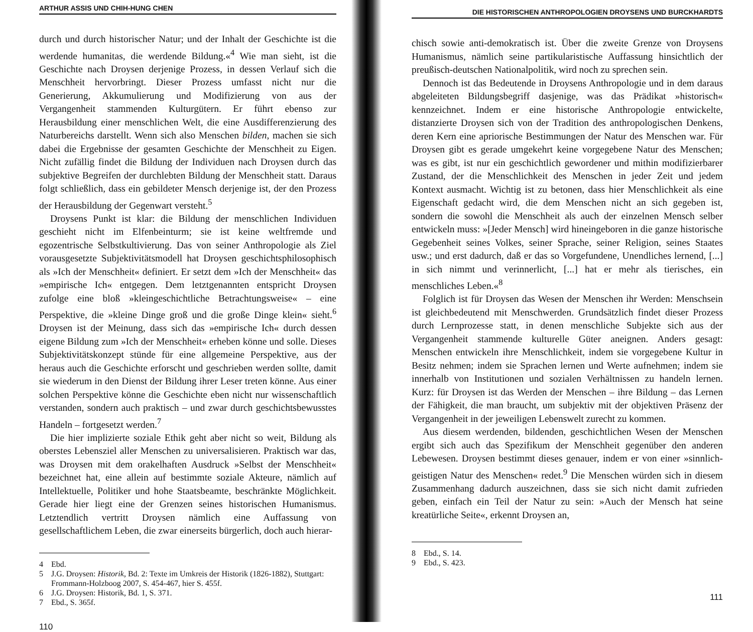ARTHUR ASSIS UND CHIH-HUNG CHEN
durch und durch historischer Natur; und der Inhalt der Geschichte ist die werdende humanitas, die werdende Bildung.«<sup>4</sup> Wie man sieht, ist die Geschichte nach Droysen derjenige Prozess, in dessen Verlauf sich die Menschheit hervorbringt. Dieser Prozess umfasst nicht nur die Generierung, Akkumulierung und Modifizierung von aus der Vergangenheit stammenden Kulturgütern. Er führt ebenso zur Herausbildung einer menschlichen Welt, die eine Ausdifferenzierung des Naturbereichs darstellt. Wenn sich also Menschen bilden, machen sie sich dabei die Ergebnisse der gesamten Geschichte der Menschheit zu Eigen. Nicht zufällig findet die Bildung der Individuen nach Droysen durch das subjektive Begreifen der durchlebten Bildung der Menschheit statt. Daraus folgt schließlich, dass ein gebildeter Mensch derjenige ist, der den Prozess der Herausbildung der Gegenwart versteht.<sup>5</sup>
Droysens Punkt ist klar: die Bildung der menschlichen Individuen geschieht nicht im Elfenbeinturm; sie ist keine weltfremde und egozentrische Selbstkultivierung. Das von seiner Anthropologie als Ziel vorausgesetzte Subjektivitätsmodell hat Droysen geschichtsphilosophisch als »Ich der Menschheit« definiert. Er setzt dem »Ich der Menschheit« das »empirische Ich« entgegen. Dem letztgenannten entspricht Droysen zufolge eine bloß »kleingeschichtliche Betrachtungsweise« – eine Perspektive, die »kleine Dinge groß und die große Dinge klein« sieht.<sup>6</sup> Droysen ist der Meinung, dass sich das »empirische Ich« durch dessen eigene Bildung zum »Ich der Menschheit« erheben könne und solle. Dieses Subjektivitätskonzept stünde für eine allgemeine Perspektive, aus der heraus auch die Geschichte erforscht und geschrieben werden sollte, damit sie wiederum in den Dienst der Bildung ihrer Leser treten könne. Aus einer solchen Perspektive könne die Geschichte eben nicht nur wissenschaftlich verstanden, sondern auch praktisch – und zwar durch geschichtsbewusstes Handeln – fortgesetzt werden.<sup>7</sup>
Die hier implizierte soziale Ethik geht aber nicht so weit, Bildung als oberstes Lebensziel aller Menschen zu universalisieren. Praktisch war das, was Droysen mit dem orakelhaften Ausdruck »Selbst der Menschheit« bezeichnet hat, eine allein auf bestimmte soziale Akteure, nämlich auf Intellektuelle, Politiker und hohe Staatsbeamte, beschränkte Möglichkeit. Gerade hier liegt eine der Grenzen seines historischen Humanismus. Letztendlich vertritt Droysen nämlich eine Auffassung von gesellschaftlichem Leben, die zwar einerseits bürgerlich, doch auch hierar-
4 Ebd.
5 J.G. Droysen: Historik, Bd. 2: Texte im Umkreis der Historik (1826-1882), Stuttgart: Frommann-Holzboog 2007, S. 454-467, hier S. 455f.
6 J.G. Droysen: Historik, Bd. 1, S. 371.
7 Ebd., S. 365f.
110
DIE HISTORISCHEN ANTHROPOLOGIEN DROYSENS UND BURCKHARDTS
chisch sowie anti-demokratisch ist. Über die zweite Grenze von Droysens Humanismus, nämlich seine partikularistische Auffassung hinsichtlich der preußisch-deutschen Nationalpolitik, wird noch zu sprechen sein.
Dennoch ist das Bedeutende in Droysens Anthropologie und in dem daraus abgeleiteten Bildungsbegriff dasjenige, was das Prädikat »historisch« kennzeichnet. Indem er eine historische Anthropologie entwickelte, distanzierte Droysen sich von der Tradition des anthropologischen Denkens, deren Kern eine apriorische Bestimmungen der Natur des Menschen war. Für Droysen gibt es gerade umgekehrt keine vorgegebene Natur des Menschen; was es gibt, ist nur ein geschichtlich gewordener und mithin modifizierbarer Zustand, der die Menschlichkeit des Menschen in jeder Zeit und jedem Kontext ausmacht. Wichtig ist zu betonen, dass hier Menschlichkeit als eine Eigenschaft gedacht wird, die dem Menschen nicht an sich gegeben ist, sondern die sowohl die Menschheit als auch der einzelnen Mensch selber entwickeln muss: »[Jeder Mensch] wird hineingeboren in die ganze historische Gegebenheit seines Volkes, seiner Sprache, seiner Religion, seines Staates usw.; und erst dadurch, daß er das so Vorgefundene, Unendliches lernend, [...] in sich nimmt und verinnerlicht, [...] hat er mehr als tierisches, ein menschliches Leben.«<sup>8</sup>
Folglich ist für Droysen das Wesen der Menschen ihr Werden: Menschsein ist gleichbedeutend mit Menschwerden. Grundsätzlich findet dieser Prozess durch Lernprozesse statt, in denen menschliche Subjekte sich aus der Vergangenheit stammende kulturelle Güter aneignen. Anders gesagt: Menschen entwickeln ihre Menschlichkeit, indem sie vorgegebene Kultur in Besitz nehmen; indem sie Sprachen lernen und Werte aufnehmen; indem sie innerhalb von Institutionen und sozialen Verhältnissen zu handeln lernen. Kurz: für Droysen ist das Werden der Menschen – ihre Bildung – das Lernen der Fähigkeit, die man braucht, um subjektiv mit der objektiven Präsenz der Vergangenheit in der jeweiligen Lebenswelt zurecht zu kommen.
Aus diesem werdenden, bildenden, geschichtlichen Wesen der Menschen ergibt sich auch das Spezifikum der Menschheit gegenüber den anderen Lebewesen. Droysen bestimmt dieses genauer, indem er von einer »sinnlich-geistigen Natur des Menschen« redet.<sup>9</sup> Die Menschen würden sich in diesem Zusammenhang dadurch auszeichnen, dass sie sich nicht damit zufrieden geben, einfach ein Teil der Natur zu sein: »Auch der Mensch hat seine kreatürliche Seite«, erkennt Droysen an,
8 Ebd., S. 14.
9 Ebd., S. 423.
111